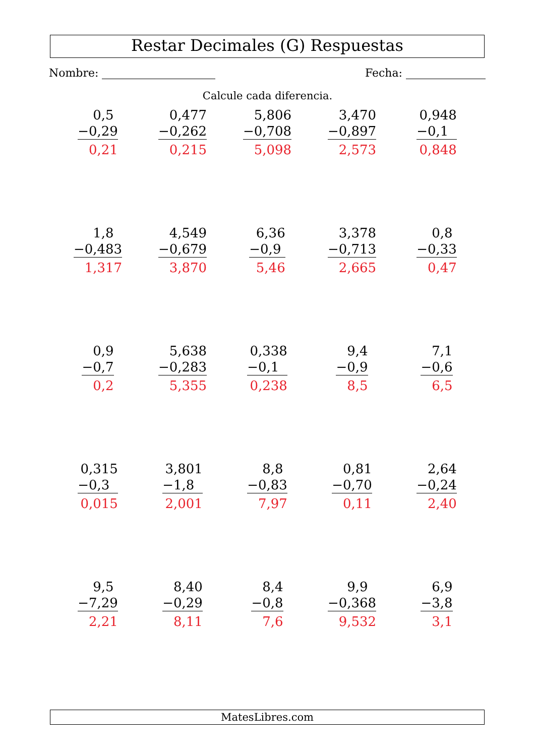Restar Decimales (G) Respuestas
Nombre: Fecha:
Calcule cada diferencia.
| 0,5 −0,29 0,21 | 0,477 −0,262 0,215 | 5,806 −0,708 5,098 | 3,470 −0,897 2,573 | 0,948 −0,1 0,848 |
| 1,8 −0,483 1,317 | 4,549 −0,679 3,870 | 6,36 −0,9 5,46 | 3,378 −0,713 2,665 | 0,8 −0,33 0,47 |
| 0,9 −0,7 0,2 | 5,638 −0,283 5,355 | 0,338 −0,1 0,238 | 9,4 −0,9 8,5 | 7,1 −0,6 6,5 |
| 0,315 −0,3 0,015 | 3,801 −1,8 2,001 | 8,8 −0,83 7,97 | 0,81 −0,70 0,11 | 2,64 −0,24 2,40 |
| 9,5 −7,29 2,21 | 8,40 −0,29 8,11 | 8,4 −0,8 7,6 | 9,9 −0,368 9,532 | 6,9 −3,8 3,1 |
MatesLibres.com